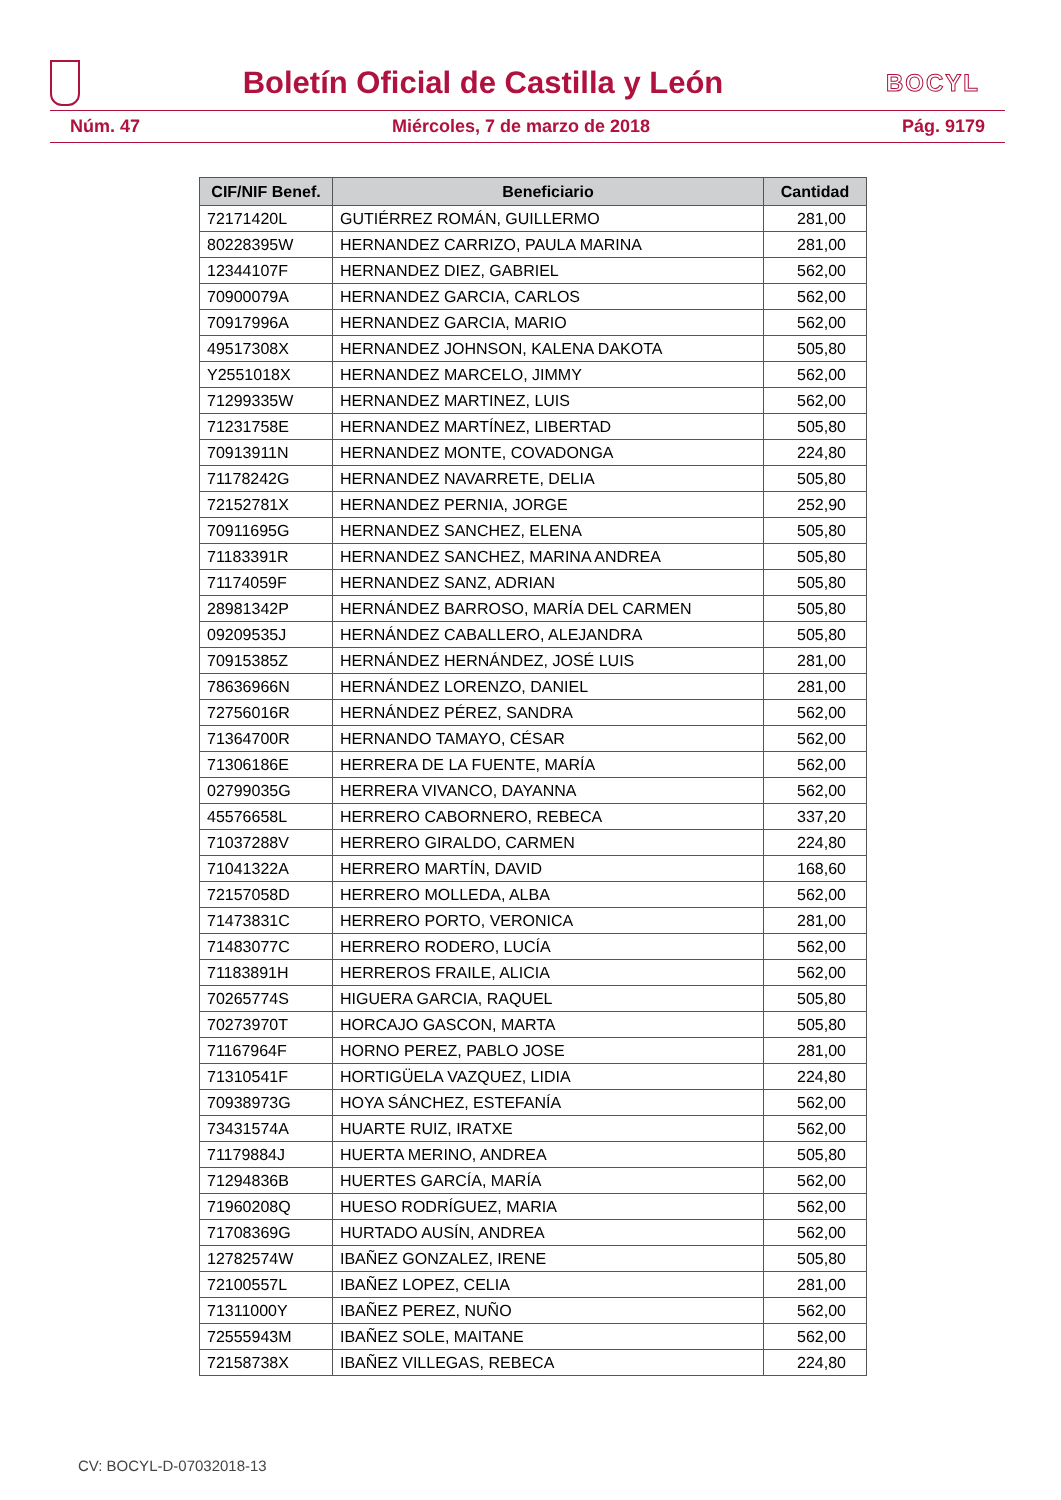Boletín Oficial de Castilla y León
BOCYL
Núm. 47 Miércoles, 7 de marzo de 2018 Pág. 9179
| CIF/NIF Benef. | Beneficiario | Cantidad |
| --- | --- | --- |
| 72171420L | GUTIÉRREZ ROMÁN, GUILLERMO | 281,00 |
| 80228395W | HERNANDEZ CARRIZO, PAULA MARINA | 281,00 |
| 12344107F | HERNANDEZ DIEZ, GABRIEL | 562,00 |
| 70900079A | HERNANDEZ GARCIA, CARLOS | 562,00 |
| 70917996A | HERNANDEZ GARCIA, MARIO | 562,00 |
| 49517308X | HERNANDEZ JOHNSON, KALENA DAKOTA | 505,80 |
| Y2551018X | HERNANDEZ MARCELO, JIMMY | 562,00 |
| 71299335W | HERNANDEZ MARTINEZ, LUIS | 562,00 |
| 71231758E | HERNANDEZ MARTÍNEZ, LIBERTAD | 505,80 |
| 70913911N | HERNANDEZ MONTE, COVADONGA | 224,80 |
| 71178242G | HERNANDEZ NAVARRETE, DELIA | 505,80 |
| 72152781X | HERNANDEZ PERNIA, JORGE | 252,90 |
| 70911695G | HERNANDEZ SANCHEZ, ELENA | 505,80 |
| 71183391R | HERNANDEZ SANCHEZ, MARINA ANDREA | 505,80 |
| 71174059F | HERNANDEZ SANZ, ADRIAN | 505,80 |
| 28981342P | HERNÁNDEZ BARROSO, MARÍA DEL CARMEN | 505,80 |
| 09209535J | HERNÁNDEZ CABALLERO, ALEJANDRA | 505,80 |
| 70915385Z | HERNÁNDEZ HERNÁNDEZ, JOSÉ LUIS | 281,00 |
| 78636966N | HERNÁNDEZ LORENZO, DANIEL | 281,00 |
| 72756016R | HERNÁNDEZ PÉREZ, SANDRA | 562,00 |
| 71364700R | HERNANDO TAMAYO, CÉSAR | 562,00 |
| 71306186E | HERRERA DE LA FUENTE, MARÍA | 562,00 |
| 02799035G | HERRERA VIVANCO, DAYANNA | 562,00 |
| 45576658L | HERRERO CABORNERO, REBECA | 337,20 |
| 71037288V | HERRERO GIRALDO, CARMEN | 224,80 |
| 71041322A | HERRERO MARTÍN, DAVID | 168,60 |
| 72157058D | HERRERO MOLLEDA, ALBA | 562,00 |
| 71473831C | HERRERO PORTO, VERONICA | 281,00 |
| 71483077C | HERRERO RODERO, LUCÍA | 562,00 |
| 71183891H | HERREROS FRAILE, ALICIA | 562,00 |
| 70265774S | HIGUERA GARCIA, RAQUEL | 505,80 |
| 70273970T | HORCAJO GASCON, MARTA | 505,80 |
| 71167964F | HORNO PEREZ, PABLO JOSE | 281,00 |
| 71310541F | HORTIGÜELA VAZQUEZ, LIDIA | 224,80 |
| 70938973G | HOYA SÁNCHEZ, ESTEFANÍA | 562,00 |
| 73431574A | HUARTE RUIZ, IRATXE | 562,00 |
| 71179884J | HUERTA MERINO, ANDREA | 505,80 |
| 71294836B | HUERTES GARCÍA, MARÍA | 562,00 |
| 71960208Q | HUESO RODRÍGUEZ, MARIA | 562,00 |
| 71708369G | HURTADO AUSÍN, ANDREA | 562,00 |
| 12782574W | IBAÑEZ GONZALEZ, IRENE | 505,80 |
| 72100557L | IBAÑEZ LOPEZ, CELIA | 281,00 |
| 71311000Y | IBAÑEZ PEREZ, NUÑO | 562,00 |
| 72555943M | IBAÑEZ SOLE, MAITANE | 562,00 |
| 72158738X | IBAÑEZ VILLEGAS, REBECA | 224,80 |
CV: BOCYL-D-07032018-13